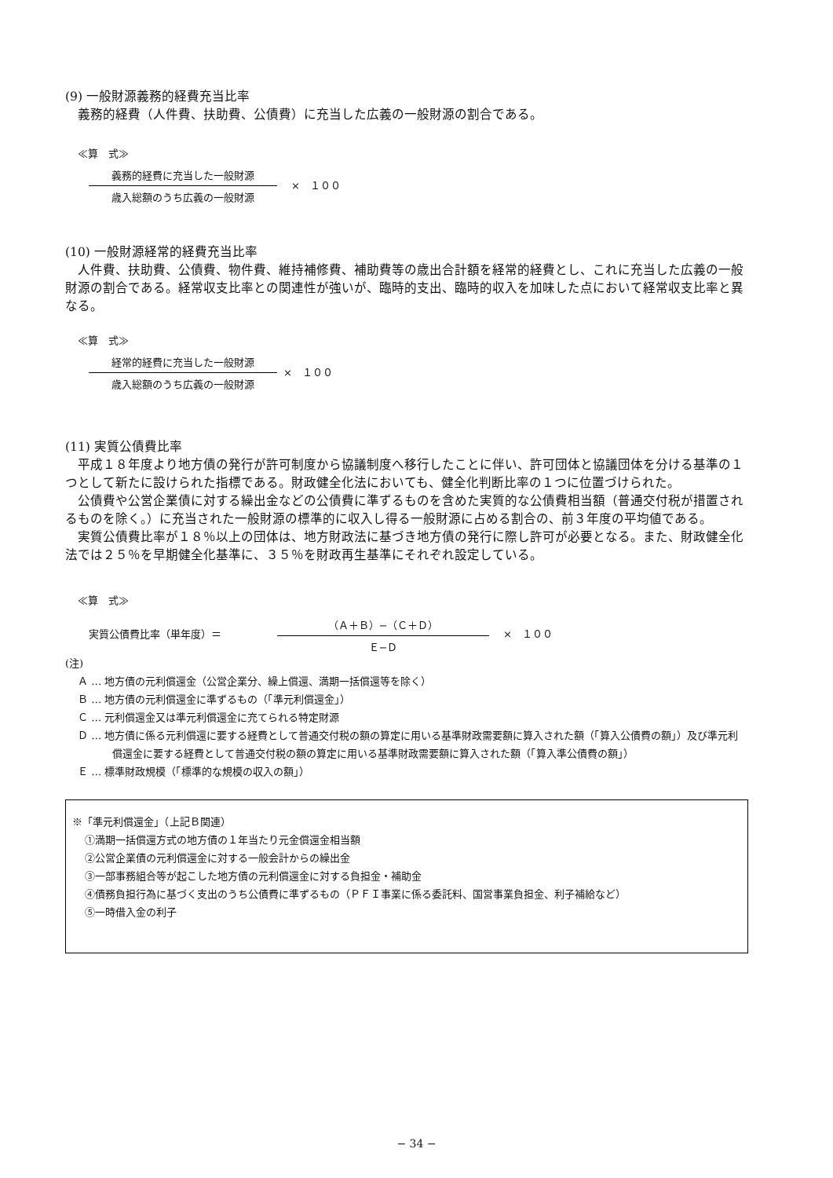(9) 一般財源義務的経費充当比率
義務的経費（人件費、扶助費、公債費）に充当した広義の一般財源の割合である。
≪算　式≫
義務的経費に充当した一般財源
歳入総額のうち広義の一般財源
×　１００
(10) 一般財源経常的経費充当比率
人件費、扶助費、公債費、物件費、維持補修費、補助費等の歳出合計額を経常的経費とし、これに充当した広義の一般財源の割合である。経常収支比率との関連性が強いが、臨時的支出、臨時的収入を加味した点において経常収支比率と異なる。
≪算　式≫
経常的経費に充当した一般財源
歳入総額のうち広義の一般財源
×　１００
(11) 実質公債費比率
平成１８年度より地方債の発行が許可制度から協議制度へ移行したことに伴い、許可団体と協議団体を分ける基準の１つとして新たに設けられた指標である。財政健全化法においても、健全化判断比率の１つに位置づけられた。
公債費や公営企業債に対する繰出金などの公債費に準ずるものを含めた実質的な公債費相当額（普通交付税が措置されるものを除く。）に充当された一般財源の標準的に収入し得る一般財源に占める割合の、前３年度の平均値である。
実質公債費比率が１８％以上の団体は、地方財政法に基づき地方債の発行に際し許可が必要となる。また、財政健全化法では２５％を早期健全化基準に、３５％を財政再生基準にそれぞれ設定している。
≪算　式≫
実質公債費比率（単年度）＝
（Ａ＋Ｂ）−（Ｃ＋Ｄ）
Ｅ−Ｄ
×　１００
(注)
Ａ … 地方債の元利償還金（公営企業分、繰上償還、満期一括償還等を除く）
Ｂ … 地方債の元利償還金に準ずるもの（「準元利償還金」）
Ｃ … 元利償還金又は準元利償還金に充てられる特定財源
Ｄ … 地方債に係る元利償還に要する経費として普通交付税の額の算定に用いる基準財政需要額に算入された額（「算入公債費の額」）及び準元利償還金に要する経費として普通交付税の額の算定に用いる基準財政需要額に算入された額（「算入準公債費の額」）
Ｅ … 標準財政規模（「標準的な規模の収入の額」）
※「準元利償還金」（上記Ｂ関連）
①満期一括償還方式の地方債の１年当たり元金償還金相当額
②公営企業債の元利償還金に対する一般会計からの繰出金
③一部事務組合等が起こした地方債の元利償還金に対する負担金・補助金
④債務負担行為に基づく支出のうち公債費に準ずるもの（ＰＦＩ事業に係る委託料、国営事業負担金、利子補給など）
⑤一時借入金の利子
− 34 −